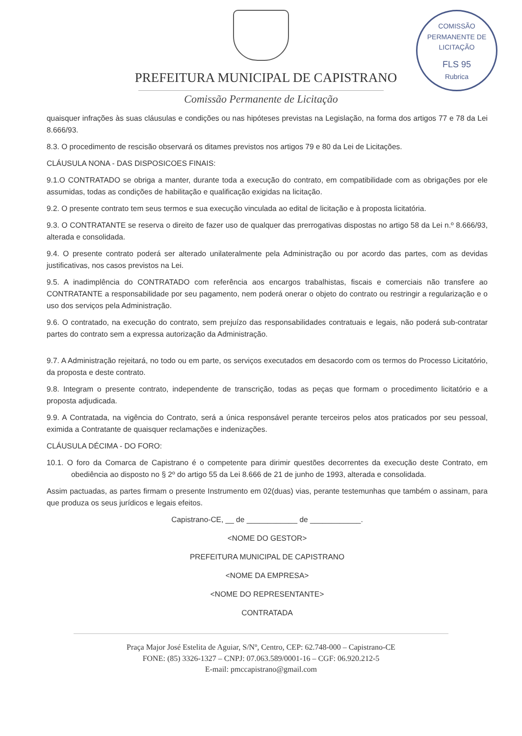COMISSÃO PERMANENTE DE LICITAÇÃO
FLS 95
Rubrica
PREFEITURA MUNICIPAL DE CAPISTRANO
Comissão Permanente de Licitação
quaisquer infrações às suas cláusulas e condições ou nas hipóteses previstas na Legislação, na forma dos artigos 77 e 78 da Lei 8.666/93.
8.3. O procedimento de rescisão observará os ditames previstos nos artigos 79 e 80 da Lei de Licitações.
CLÁUSULA NONA - DAS DISPOSICOES FINAIS:
9.1.O CONTRATADO se obriga a manter, durante toda a execução do contrato, em compatibilidade com as obrigações por ele assumidas, todas as condições de habilitação e qualificação exigidas na licitação.
9.2. O presente contrato tem seus termos e sua execução vinculada ao edital de licitação e à proposta licitatória.
9.3. O CONTRATANTE se reserva o direito de fazer uso de qualquer das prerrogativas dispostas no artigo 58 da Lei n.º 8.666/93, alterada e consolidada.
9.4. O presente contrato poderá ser alterado unilateralmente pela Administração ou por acordo das partes, com as devidas justificativas, nos casos previstos na Lei.
9.5. A inadimplência do CONTRATADO com referência aos encargos trabalhistas, fiscais e comerciais não transfere ao CONTRATANTE a responsabilidade por seu pagamento, nem poderá onerar o objeto do contrato ou restringir a regularização e o uso dos serviços pela Administração.
9.6. O contratado, na execução do contrato, sem prejuízo das responsabilidades contratuais e legais, não poderá sub-contratar partes do contrato sem a expressa autorização da Administração.
9.7. A Administração rejeitará, no todo ou em parte, os serviços executados em desacordo com os termos do Processo Licitatório, da proposta e deste contrato.
9.8. Integram o presente contrato, independente de transcrição, todas as peças que formam o procedimento licitatório e a proposta adjudicada.
9.9. A Contratada, na vigência do Contrato, será a única responsável perante terceiros pelos atos praticados por seu pessoal, eximida a Contratante de quaisquer reclamações e indenizações.
CLÁUSULA DÉCIMA - DO FORO:
10.1. O foro da Comarca de Capistrano é o competente para dirimir questões decorrentes da execução deste Contrato, em obediência ao disposto no § 2º do artigo 55 da Lei 8.666 de 21 de junho de 1993, alterada e consolidada.
Assim pactuadas, as partes firmam o presente Instrumento em 02(duas) vias, perante testemunhas que também o assinam, para que produza os seus jurídicos e legais efeitos.
Capistrano-CE, __ de ____________ de ____________.
<NOME DO GESTOR>
PREFEITURA MUNICIPAL DE CAPISTRANO
<NOME DA EMPRESA>
<NOME DO REPRESENTANTE>
CONTRATADA
Praça Major José Estelita de Aguiar, S/Nº, Centro, CEP: 62.748-000 – Capistrano-CE
FONE: (85) 3326-1327 – CNPJ: 07.063.589/0001-16 – CGF: 06.920.212-5
E-mail: pmccapistrano@gmail.com